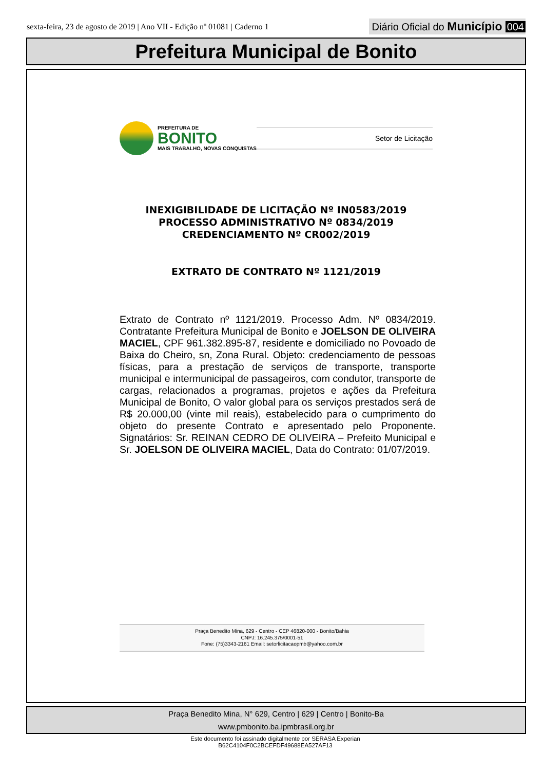sexta-feira, 23 de agosto de 2019 | Ano VII - Edição nº 01081 | Caderno 1 Diário Oficial do Município 004
Prefeitura Municipal de Bonito
PREFEITURA DE
BONITO
MAIS TRABALHO, NOVAS CONQUISTAS
Setor de Licitação
INEXIGIBILIDADE DE LICITAÇÃO Nº IN0583/2019
PROCESSO ADMINISTRATIVO Nº 0834/2019
CREDENCIAMENTO Nº CR002/2019
EXTRATO DE CONTRATO Nº 1121/2019
Extrato de Contrato nº 1121/2019. Processo Adm. Nº 0834/2019. Contratante Prefeitura Municipal de Bonito e JOELSON DE OLIVEIRA MACIEL, CPF 961.382.895-87, residente e domiciliado no Povoado de Baixa do Cheiro, sn, Zona Rural. Objeto: credenciamento de pessoas físicas, para a prestação de serviços de transporte, transporte municipal e intermunicipal de passageiros, com condutor, transporte de cargas, relacionados a programas, projetos e ações da Prefeitura Municipal de Bonito, O valor global para os serviços prestados será de R$ 20.000,00 (vinte mil reais), estabelecido para o cumprimento do objeto do presente Contrato e apresentado pelo Proponente. Signatários: Sr. REINAN CEDRO DE OLIVEIRA – Prefeito Municipal e Sr. JOELSON DE OLIVEIRA MACIEL, Data do Contrato: 01/07/2019.
Praça Benedito Mina, 629 - Centro - CEP 46820-000 - Bonito/Bahia
CNPJ: 16.245.375/0001-51
Fone: (75)3343-2161 Email: setorlicitacaopmb@yahoo.com.br
Praça Benedito Mina, N° 629, Centro | 629 | Centro | Bonito-Ba
www.pmbonito.ba.ipmbrasil.org.br
Este documento foi assinado digitalmente por SERASA Experian
B62C4104F0C2BCEFDF49688EA527AF13